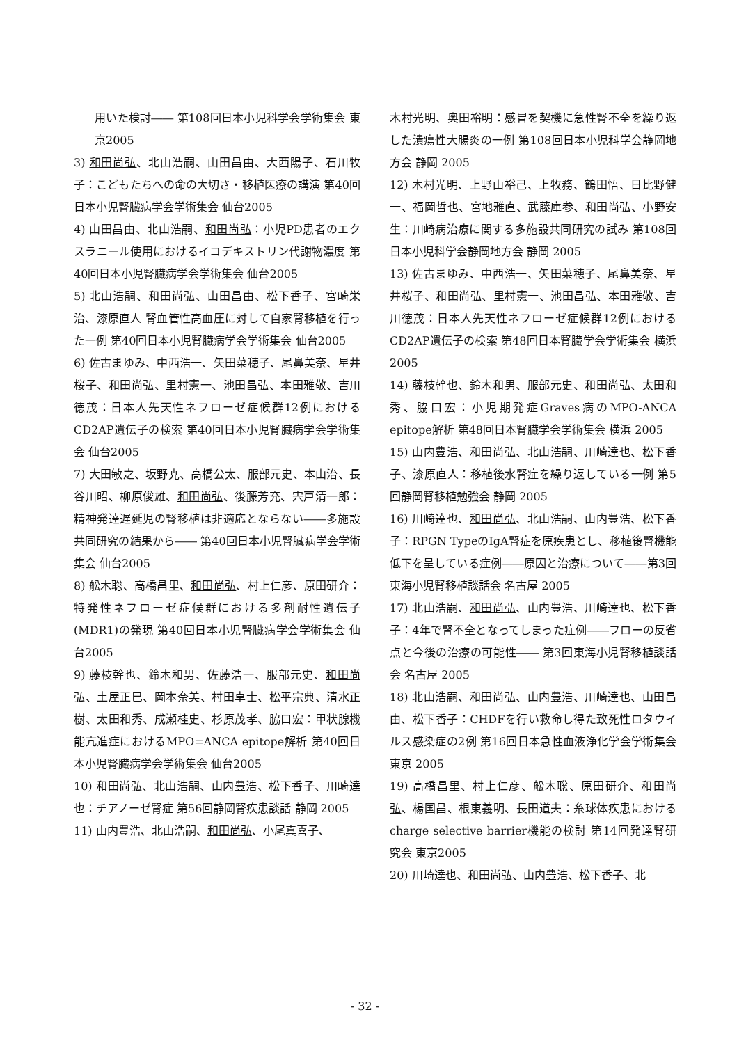用いた検討―― 第108回日本小児科学会学術集会 東京2005
3) 和田尚弘、北山浩嗣、山田昌由、大西陽子、石川牧子：こどもたちへの命の大切さ・移植医療の講演 第40回日本小児腎臓病学会学術集会 仙台2005
4) 山田昌由、北山浩嗣、和田尚弘：小児PD患者のエクスラニール使用におけるイコデキストリン代謝物濃度 第40回日本小児腎臓病学会学術集会 仙台2005
5) 北山浩嗣、和田尚弘、山田昌由、松下香子、宮崎栄治、漆原直人 腎血管性高血圧に対して自家腎移植を行った一例 第40回日本小児腎臓病学会学術集会 仙台2005
6) 佐古まゆみ、中西浩一、矢田菜穂子、尾鼻美奈、星井桜子、和田尚弘、里村憲一、池田昌弘、本田雅敬、吉川徳茂：日本人先天性ネフローゼ症候群12例におけるCD2AP遺伝子の検索 第40回日本小児腎臓病学会学術集会 仙台2005
7) 大田敏之、坂野尭、高橋公太、服部元史、本山治、長谷川昭、柳原俊雄、和田尚弘、後藤芳充、宍戸清一郎：精神発達遅延児の腎移植は非適応とならない――多施設共同研究の結果から―― 第40回日本小児腎臓病学会学術集会 仙台2005
8) 舩木聡、高橋昌里、和田尚弘、村上仁彦、原田研介：特発性ネフローゼ症候群における多剤耐性遺伝子(MDR1)の発現 第40回日本小児腎臓病学会学術集会 仙台2005
9) 藤枝幹也、鈴木和男、佐藤浩一、服部元史、和田尚弘、土屋正巳、岡本奈美、村田卓士、松平宗典、清水正樹、太田和秀、成瀬桂史、杉原茂孝、脇口宏：甲状腺機能亢進症におけるMPO=ANCA epitope解析 第40回日本小児腎臓病学会学術集会 仙台2005
10) 和田尚弘、北山浩嗣、山内豊浩、松下香子、川崎達也：チアノーゼ腎症 第56回静岡腎疾患談話 静岡 2005
11) 山内豊浩、北山浩嗣、和田尚弘、小尾真喜子、
木村光明、奥田裕明：感冒を契機に急性腎不全を繰り返した潰瘍性大腸炎の一例 第108回日本小児科学会静岡地方会 静岡 2005
12) 木村光明、上野山裕己、上牧務、鶴田悟、日比野健一、福岡哲也、宮地雅直、武藤庫参、和田尚弘、小野安生：川崎病治療に関する多施設共同研究の試み 第108回日本小児科学会静岡地方会 静岡 2005
13) 佐古まゆみ、中西浩一、矢田菜穂子、尾鼻美奈、星井桜子、和田尚弘、里村憲一、池田昌弘、本田雅敬、吉川徳茂：日本人先天性ネフローゼ症候群12例におけるCD2AP遺伝子の検索 第48回日本腎臓学会学術集会 横浜 2005
14) 藤枝幹也、鈴木和男、服部元史、和田尚弘、太田和秀、脇口宏：小児期発症Graves病のMPO-ANCA epitope解析 第48回日本腎臓学会学術集会 横浜 2005
15) 山内豊浩、和田尚弘、北山浩嗣、川崎達也、松下香子、漆原直人：移植後水腎症を繰り返している一例 第5回静岡腎移植勉強会 静岡 2005
16) 川崎達也、和田尚弘、北山浩嗣、山内豊浩、松下香子：RPGN TypeのIgA腎症を原疾患とし、移植後腎機能低下を呈している症例――原因と治療について――第3回東海小児腎移植談話会 名古屋 2005
17) 北山浩嗣、和田尚弘、山内豊浩、川崎達也、松下香子：4年で腎不全となってしまった症例――フローの反省点と今後の治療の可能性―― 第3回東海小児腎移植談話会 名古屋 2005
18) 北山浩嗣、和田尚弘、山内豊浩、川崎達也、山田昌由、松下香子：CHDFを行い救命し得た致死性ロタウイルス感染症の2例 第16回日本急性血液浄化学会学術集会 東京 2005
19) 高橋昌里、村上仁彦、舩木聡、原田研介、和田尚弘、楊国昌、根東義明、長田道夫：糸球体疾患におけるcharge selective barrier機能の検討 第14回発達腎研究会 東京2005
20) 川崎達也、和田尚弘、山内豊浩、松下香子、北
- 32 -